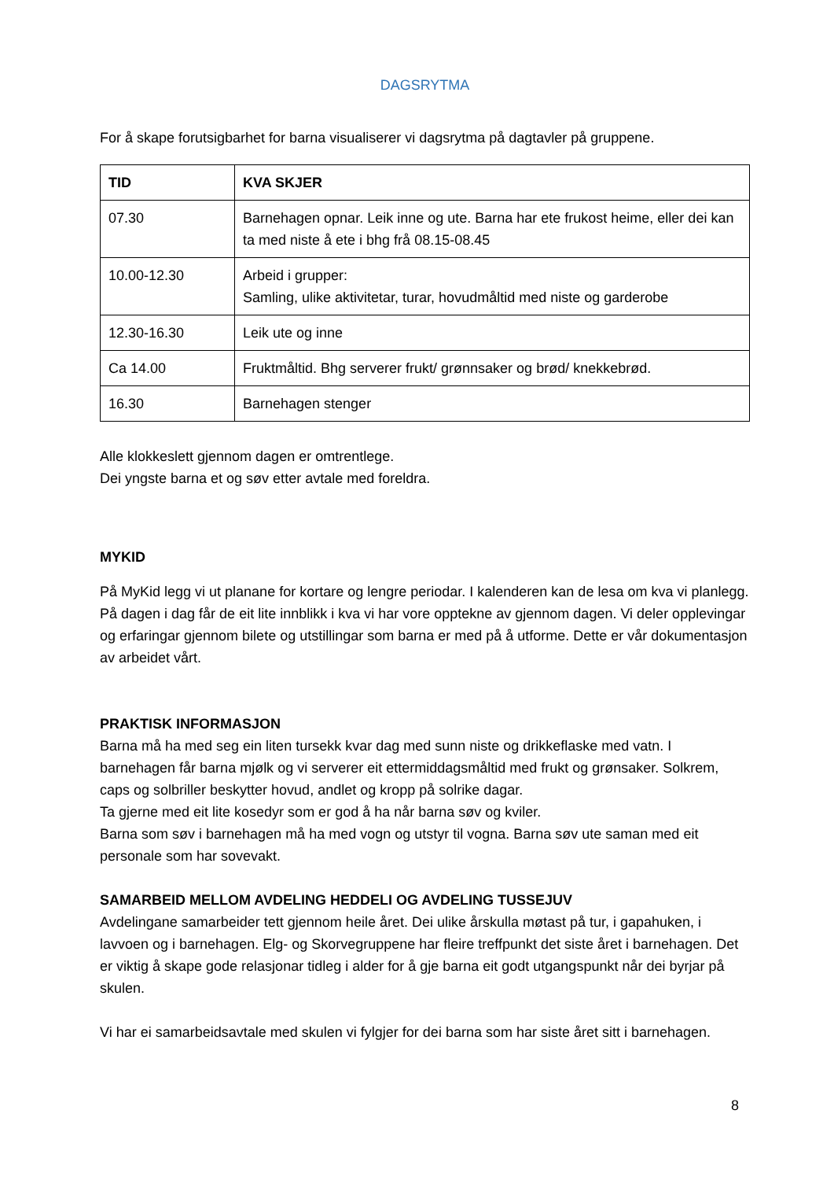DAGSRYTMA
For å skape forutsigbarhet for barna visualiserer vi dagsrytma på dagtavler på gruppene.
| TID | KVA SKJER |
| --- | --- |
| 07.30 | Barnehagen opnar. Leik inne og ute. Barna har ete frukost heime, eller dei kan ta med niste å ete i bhg frå 08.15-08.45 |
| 10.00-12.30 | Arbeid i grupper: Samling, ulike aktivitetar, turar, hovudmåltid med niste og garderobe |
| 12.30-16.30 | Leik ute og inne |
| Ca 14.00 | Fruktmåltid. Bhg serverer frukt/ grønnsaker og brød/ knekkebrød. |
| 16.30 | Barnehagen stenger |
Alle klokkeslett gjennom dagen er omtrentlege.
Dei yngste barna et og søv etter avtale med foreldra.
MYKID
På MyKid legg vi ut planane for kortare og lengre periodar. I kalenderen kan de lesa om kva vi planlegg. På dagen i dag får de eit lite innblikk i kva vi har vore opptekne av gjennom dagen. Vi deler opplevingar og erfaringar gjennom bilete og utstillingar som barna er med på å utforme. Dette er vår dokumentasjon av arbeidet vårt.
PRAKTISK INFORMASJON
Barna må ha med seg ein liten tursekk kvar dag med sunn niste og drikkeflaske med vatn. I barnehagen får barna mjølk og vi serverer eit ettermiddagsmåltid med frukt og grønsaker. Solkrem, caps og solbriller beskytter hovud, andlet og kropp på solrike dagar.
Ta gjerne med eit lite kosedyr som er god å ha når barna søv og kviler.
Barna som søv i barnehagen må ha med vogn og utstyr til vogna. Barna søv ute saman med eit personale som har sovevakt.
SAMARBEID MELLOM AVDELING HEDDELI OG AVDELING TUSSEJUV
Avdelingane samarbeider tett gjennom heile året. Dei ulike årskulla møtast på tur, i gapahuken, i lavvoen og i barnehagen. Elg- og Skorvegruppene har fleire treffpunkt det siste året i barnehagen. Det er viktig å skape gode relasjonar tidleg i alder for å gje barna eit godt utgangspunkt når dei byrjar på skulen.
Vi har ei samarbeidsavtale med skulen vi fylgjer for dei barna som har siste året sitt i barnehagen.
8